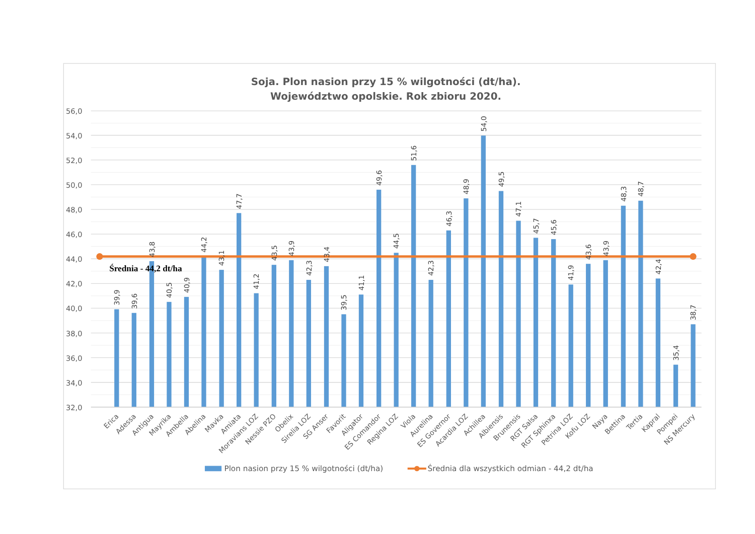Soja. Plon nasion przy 15 % wilgotności (dt/ha).
Województwo opolskie. Rok zbioru 2020.
56,0
54,0
52,0
50,0
48,0
46,0
44,0
42,0
40,0
38,0
36,0
34,0
32,0
Średnia - 44,2 dt/ha
39,9
39,6
43,8
40,5
40,9
44,2
43,1
47,7
41,2
43,5
43,9
42,3
43,4
39,5
41,1
49,6
44,5
51,6
42,3
46,3
48,9
54,0
49,5
47,1
45,7
45,6
41,9
43,6
43,9
48,3
48,7
42,4
35,4
38,7
Erica
Adessa
Antigua
Mayrika
Ambella
Abelina
Mavka
Amiata
Moravians LOZ
Nessie PZO
Obelix
Sirelia LOZ
SG Anser
Favorit
Aligator
ES Comandor
Regina LOZ
Viola
Aurelina
ES Governor
Acardia LOZ
Achillea
Albiensis
Brunensis
RGT Salsa
RGT Sphinxa
Petrina LOZ
Kofu LOZ
Naya
Bettina
Tertia
Kapral
Pompei
NS Mercury
Plon nasion przy 15 % wilgotności (dt/ha)
Średnia dla wszystkich odmian - 44,2 dt/ha